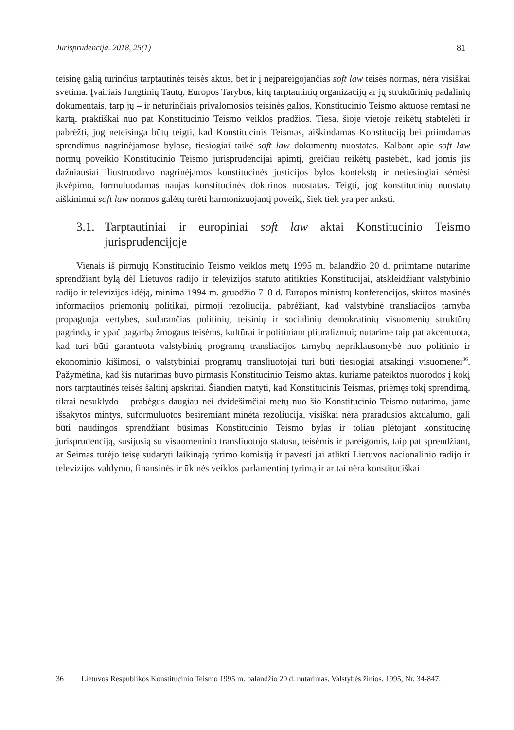Jurisprudencija. 2018, 25(1) 81
teisinę galią turinčius tarptautinės teisės aktus, bet ir į neįpareigojančias soft law teisės normas, nėra visiškai svetima. Įvairiais Jungtinių Tautų, Europos Tarybos, kitų tarptautinių organizacijų ar jų struktūrinių padalinių dokumentais, tarp jų – ir neturinčiais privalomosios teisinės galios, Konstitucinio Teismo aktuose remtasi ne kartą, praktiškai nuo pat Konstitucinio Teismo veiklos pradžios. Tiesa, šioje vietoje reikėtų stabtelėti ir pabrėžti, jog neteisinga būtų teigti, kad Konstitucinis Teismas, aiškindamas Konstituciją bei priimdamas sprendimus nagrinėjamose bylose, tiesiogiai taikė soft law dokumentų nuostatas. Kalbant apie soft law normų poveikio Konstitucinio Teismo jurisprudencijai apimtį, greičiau reikėtų pastebėti, kad jomis jis dažniausiai iliustruodavo nagrinėjamos konstitucinės justicijos bylos kontekstą ir netiesiogiai sėmėsi įkvėpimo, formuluodamas naujas konstitucinės doktrinos nuostatas. Teigti, jog konstitucinių nuostatų aiškinimui soft law normos galėtų turėti harmonizuojantį poveikį, šiek tiek yra per anksti.
3.1. Tarptautiniai ir europiniai soft law aktai Konstitucinio Teismo jurisprudencijoje
Vienais iš pirmųjų Konstitucinio Teismo veiklos metų 1995 m. balandžio 20 d. priimtame nutarime sprendžiant bylą dėl Lietuvos radijo ir televizijos statuto atitikties Konstitucijai, atskleidžiant valstybinio radijo ir televizijos idėją, minima 1994 m. gruodžio 7–8 d. Europos ministrų konferencijos, skirtos masinės informacijos priemonių politikai, pirmoji rezoliucija, pabrėžiant, kad valstybinė transliacijos tarnyba propaguoja vertybes, sudarančias politinių, teisinių ir socialinių demokratinių visuomenių struktūrų pagrindą, ir ypač pagarbą žmogaus teisėms, kultūrai ir politiniam pliuralizmui; nutarime taip pat akcentuota, kad turi būti garantuota valstybinių programų transliacijos tarnybų nepriklausomybė nuo politinio ir ekonominio kišimosi, o valstybiniai programų transliuotojai turi būti tiesiogiai atsakingi visuomenei<sup>36</sup>. Pažymėtina, kad šis nutarimas buvo pirmasis Konstitucinio Teismo aktas, kuriame pateiktos nuorodos į kokį nors tarptautinės teisės šaltinį apskritai. Šiandien matyti, kad Konstitucinis Teismas, priėmęs tokį sprendimą, tikrai nesuklydo – prabėgus daugiau nei dvidešimčiai metų nuo šio Konstitucinio Teismo nutarimo, jame išsakytos mintys, suformuluotos besiremiant minėta rezoliucija, visiškai nėra praradusios aktualumo, gali būti naudingos sprendžiant būsimas Konstitucinio Teismo bylas ir toliau plėtojant konstitucinę jurisprudenciją, susijusią su visuomeninio transliuotojo statusu, teisėmis ir pareigomis, taip pat sprendžiant, ar Seimas turėjo teisę sudaryti laikinąją tyrimo komisiją ir pavesti jai atlikti Lietuvos nacionalinio radijo ir televizijos valdymo, finansinės ir ūkinės veiklos parlamentinį tyrimą ir ar tai nėra konstituciškai
36 Lietuvos Respublikos Konstitucinio Teismo 1995 m. balandžio 20 d. nutarimas. Valstybės žinios. 1995, Nr. 34-847.